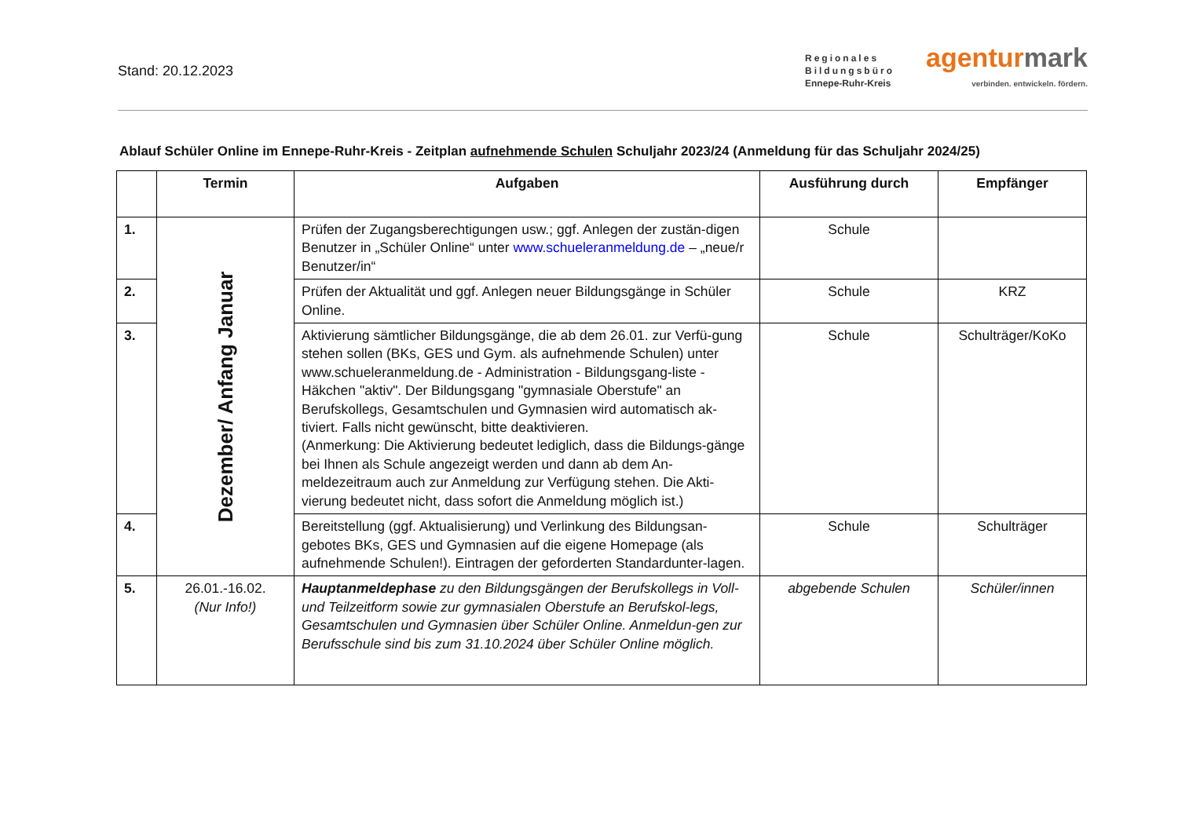Stand: 20.12.2023
Regionales
Bildungsbüro
Ennepe-Ruhr-Kreis
agenturmark
verbinden. entwickeln. fördern.
Ablauf Schüler Online im Ennepe-Ruhr-Kreis - Zeitplan aufnehmende Schulen Schuljahr 2023/24 (Anmeldung für das Schuljahr 2024/25)
| | Termin | Aufgaben | Ausführung durch | Empfänger |
| --- | --- | --- | --- | --- |
| 1. | Dezember/ Anfang Januar | Prüfen der Zugangsberechtigungen usw.; ggf. Anlegen der zustän-digen Benutzer in „Schüler Online“ unter www.schueleranmeldung.de – „neue/r Benutzer/in“ | Schule | |
| 2. | | Prüfen der Aktualität und ggf. Anlegen neuer Bildungsgänge in Schüler Online. | Schule | KRZ |
| 3. | | Aktivierung sämtlicher Bildungsgänge, die ab dem 26.01. zur Verfü-gung stehen sollen (BKs, GES und Gym. als aufnehmende Schulen) unter www.schueleranmeldung.de - Administration - Bildungsgang-liste - Häkchen "aktiv". Der Bildungsgang "gymnasiale Oberstufe" an Berufskollegs, Gesamtschulen und Gymnasien wird automatisch ak-tiviert. Falls nicht gewünscht, bitte deaktivieren. (Anmerkung: Die Aktivierung bedeutet lediglich, dass die Bildungs-gänge bei Ihnen als Schule angezeigt werden und dann ab dem An-meldezeitraum auch zur Anmeldung zur Verfügung stehen. Die Akti-vierung bedeutet nicht, dass sofort die Anmeldung möglich ist.) | Schule | Schulträger/KoKo |
| 4. | | Bereitstellung (ggf. Aktualisierung) und Verlinkung des Bildungsan-gebotes BKs, GES und Gymnasien auf die eigene Homepage (als aufnehmende Schulen!). Eintragen der geforderten Standardunter-lagen. | Schule | Schulträger |
| 5. | 26.01.-16.02. (Nur Info!) | Hauptanmeldephase zu den Bildungsgängen der Berufskollegs in Voll- und Teilzeitform sowie zur gymnasialen Oberstufe an Berufskol-legs, Gesamtschulen und Gymnasien über Schüler Online. Anmeldun-gen zur Berufsschule sind bis zum 31.10.2024 über Schüler Online möglich. | abgebende Schulen | Schüler/innen |